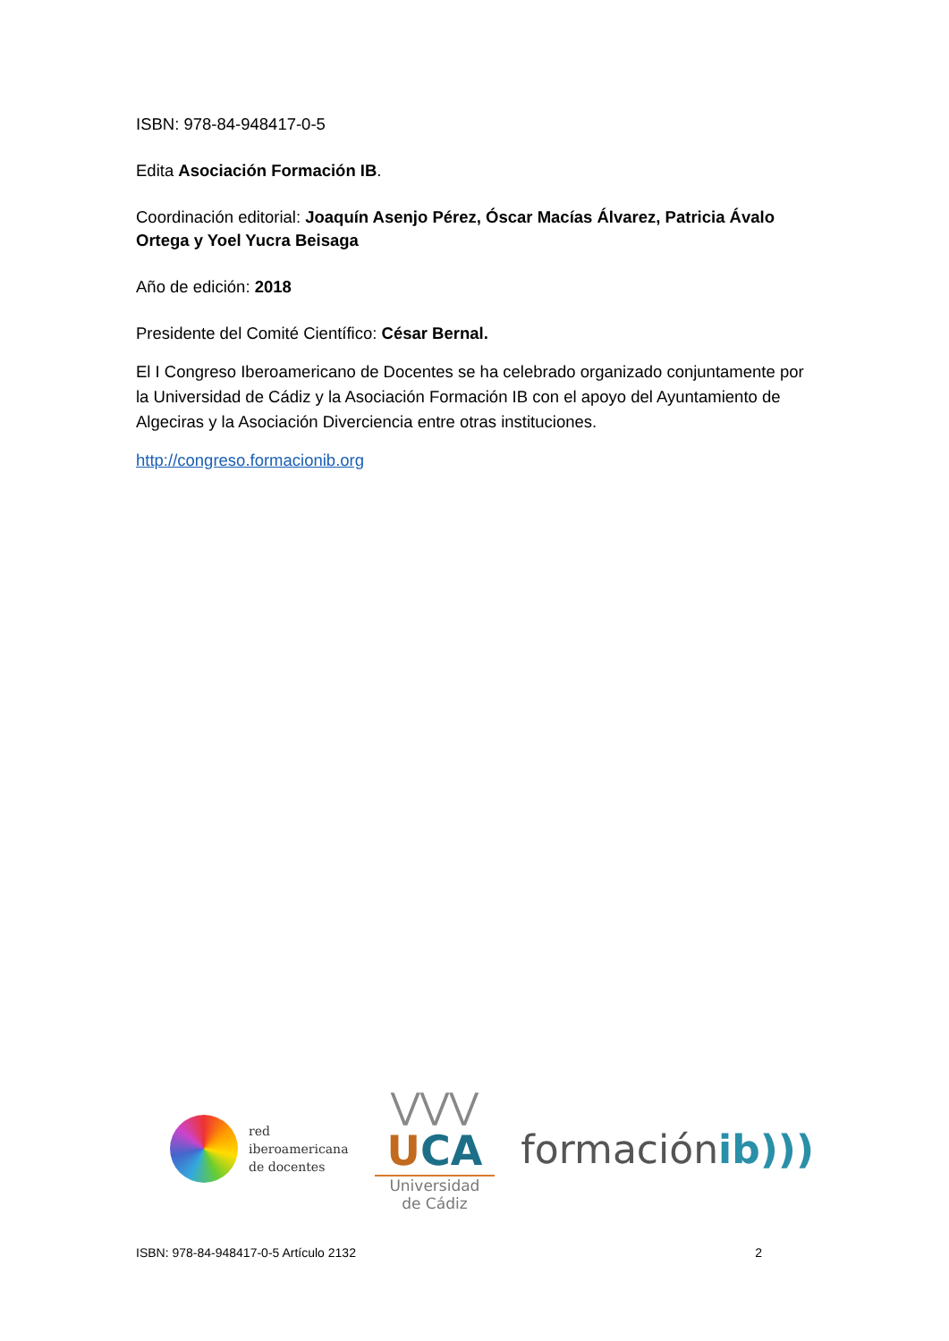ISBN: 978-84-948417-0-5
Edita Asociación Formación IB.
Coordinación editorial: Joaquín Asenjo Pérez, Óscar Macías Álvarez, Patricia Ávalo Ortega y Yoel Yucra Beisaga
Año de edición: 2018
Presidente del Comité Científico: César Bernal.
El I Congreso Iberoamericano de Docentes se ha celebrado organizado conjuntamente por la Universidad de Cádiz y la Asociación Formación IB con el apoyo del Ayuntamiento de Algeciras y la Asociación Diverciencia entre otras instituciones.
http://congreso.formacionib.org
red
iberoamericana
de docentes
⋁⋁⋁
UCA
Universidad
de Cádiz
formaciónib)))
ISBN: 978-84-948417-0-5 Artículo 2132 2